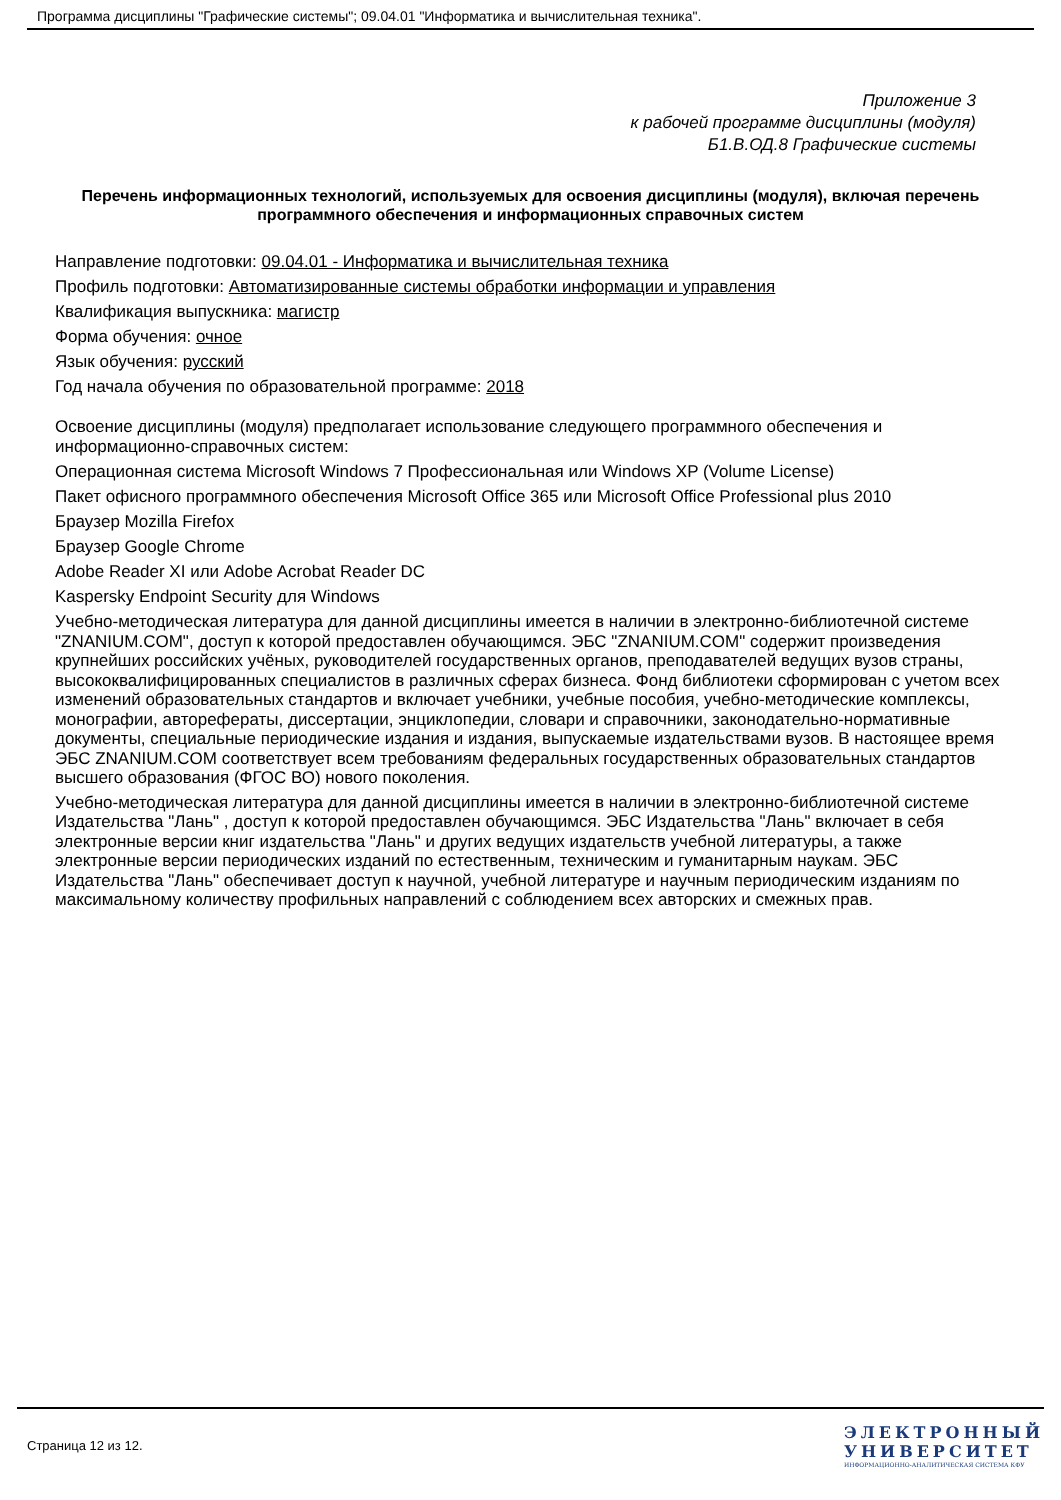Программа дисциплины "Графические системы"; 09.04.01 "Информатика и вычислительная техника".
Приложение 3
к рабочей программе дисциплины (модуля)
Б1.В.ОД.8 Графические системы
Перечень информационных технологий, используемых для освоения дисциплины (модуля), включая перечень программного обеспечения и информационных справочных систем
Направление подготовки: 09.04.01 - Информатика и вычислительная техника
Профиль подготовки: Автоматизированные системы обработки информации и управления
Квалификация выпускника: магистр
Форма обучения: очное
Язык обучения: русский
Год начала обучения по образовательной программе: 2018
Освоение дисциплины (модуля) предполагает использование следующего программного обеспечения и информационно-справочных систем:
Операционная система Microsoft Windows 7 Профессиональная или Windows XP (Volume License)
Пакет офисного программного обеспечения Microsoft Office 365 или Microsoft Office Professional plus 2010
Браузер Mozilla Firefox
Браузер Google Chrome
Adobe Reader XI или Adobe Acrobat Reader DC
Kaspersky Endpoint Security для Windows
Учебно-методическая литература для данной дисциплины имеется в наличии в электронно-библиотечной системе "ZNANIUM.COM", доступ к которой предоставлен обучающимся. ЭБС "ZNANIUM.COM" содержит произведения крупнейших российских учёных, руководителей государственных органов, преподавателей ведущих вузов страны, высококвалифицированных специалистов в различных сферах бизнеса. Фонд библиотеки сформирован с учетом всех изменений образовательных стандартов и включает учебники, учебные пособия, учебно-методические комплексы, монографии, авторефераты, диссертации, энциклопедии, словари и справочники, законодательно-нормативные документы, специальные периодические издания и издания, выпускаемые издательствами вузов. В настоящее время ЭБС ZNANIUM.COM соответствует всем требованиям федеральных государственных образовательных стандартов высшего образования (ФГОС ВО) нового поколения.
Учебно-методическая литература для данной дисциплины имеется в наличии в электронно-библиотечной системе Издательства "Лань" , доступ к которой предоставлен обучающимся. ЭБС Издательства "Лань" включает в себя электронные версии книг издательства "Лань" и других ведущих издательств учебной литературы, а также электронные версии периодических изданий по естественным, техническим и гуманитарным наукам. ЭБС Издательства "Лань" обеспечивает доступ к научной, учебной литературе и научным периодическим изданиям по максимальному количеству профильных направлений с соблюдением всех авторских и смежных прав.
Страница 12 из 12.
ЭЛЕКТРОННЫЙ
УНИВЕРСИТЕТ
ИНФОРМАЦИОННО-АНАЛИТИЧЕСКАЯ СИСТЕМА КФУ